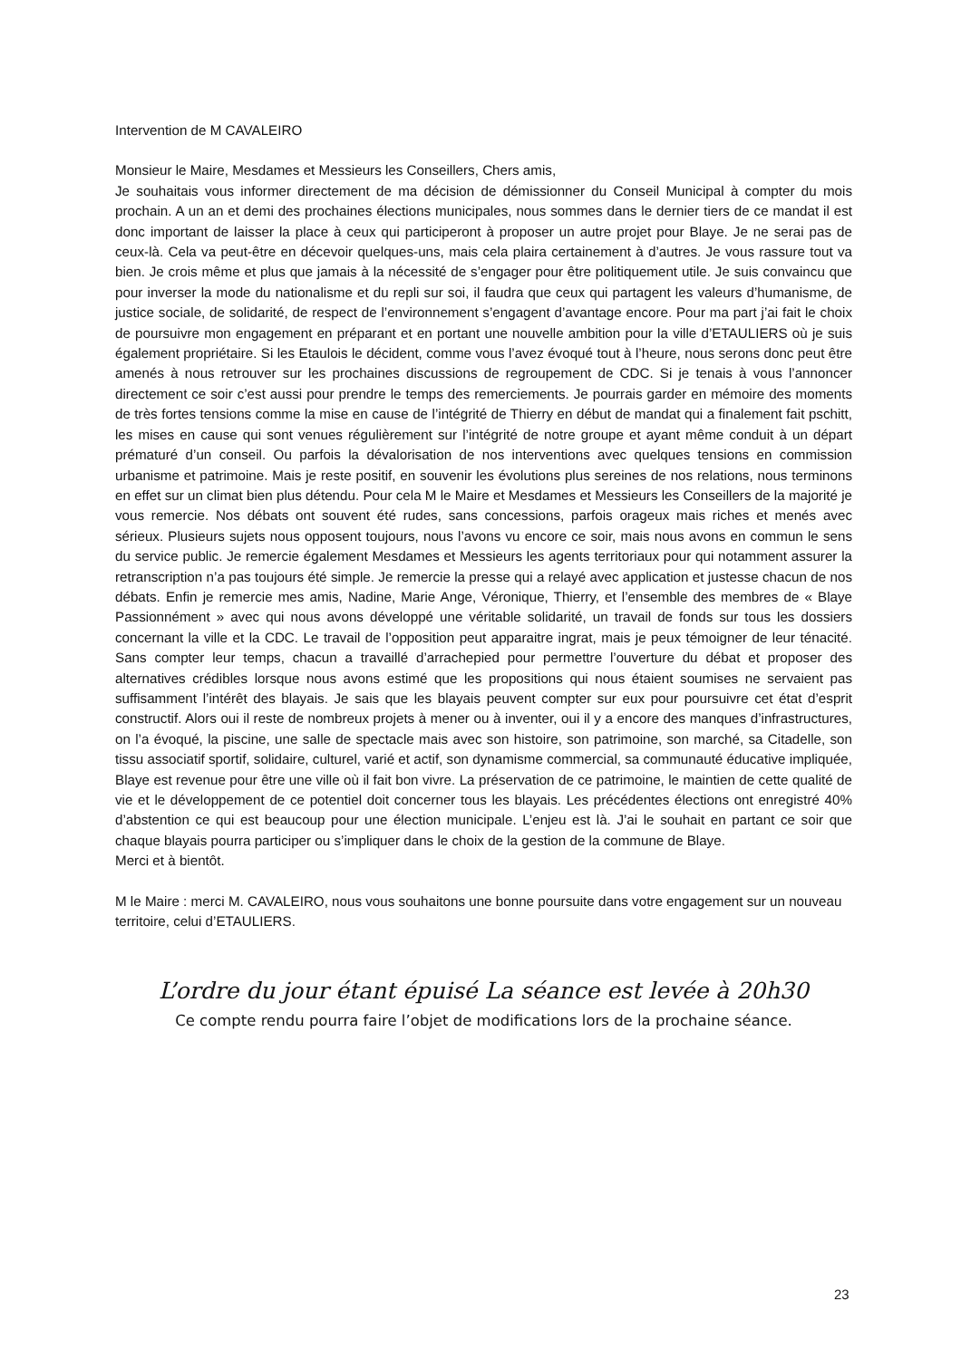Intervention de M CAVALEIRO
Monsieur le Maire, Mesdames et Messieurs les Conseillers, Chers amis,
Je souhaitais vous informer directement de ma décision de démissionner du Conseil Municipal à compter du mois prochain. A un an et demi des prochaines élections municipales, nous sommes dans le dernier tiers de ce mandat il est donc important de laisser la place à ceux qui participeront à proposer un autre projet pour Blaye. Je ne serai pas de ceux-là. Cela va peut-être en décevoir quelques-uns, mais cela plaira certainement à d’autres. Je vous rassure tout va bien. Je crois même et plus que jamais à la nécessité de s’engager pour être politiquement utile. Je suis convaincu que pour inverser la mode du nationalisme et du repli sur soi, il faudra que ceux qui partagent les valeurs d’humanisme, de justice sociale, de solidarité, de respect de l’environnement s’engagent d’avantage encore. Pour ma part j’ai fait le choix de poursuivre mon engagement en préparant et en portant une nouvelle ambition pour la ville d’ETAULIERS où je suis également propriétaire. Si les Etaulois le décident, comme vous l’avez évoqué tout à l’heure, nous serons donc peut être amenés à nous retrouver sur les prochaines discussions de regroupement de CDC. Si je tenais à vous l’annoncer directement ce soir c’est aussi pour prendre le temps des remerciements. Je pourrais garder en mémoire des moments de très fortes tensions comme la mise en cause de l’intégrité de Thierry en début de mandat qui a finalement fait pschitt, les mises en cause qui sont venues régulièrement sur l’intégrité de notre groupe et ayant même conduit à un départ prématuré d’un conseil. Ou parfois la dévalorisation de nos interventions avec quelques tensions en commission urbanisme et patrimoine. Mais je reste positif, en souvenir les évolutions plus sereines de nos relations, nous terminons en effet sur un climat bien plus détendu. Pour cela M le Maire et Mesdames et Messieurs les Conseillers de la majorité je vous remercie. Nos débats ont souvent été rudes, sans concessions, parfois orageux mais riches et menés avec sérieux. Plusieurs sujets nous opposent toujours, nous l’avons vu encore ce soir, mais nous avons en commun le sens du service public. Je remercie également Mesdames et Messieurs les agents territoriaux pour qui notamment assurer la retranscription n’a pas toujours été simple. Je remercie la presse qui a relayé avec application et justesse chacun de nos débats. Enfin je remercie mes amis, Nadine, Marie Ange, Véronique, Thierry, et l’ensemble des membres de « Blaye Passionnément » avec qui nous avons développé une véritable solidarité, un travail de fonds sur tous les dossiers concernant la ville et la CDC. Le travail de l’opposition peut apparaitre ingrat, mais je peux témoigner de leur ténacité. Sans compter leur temps, chacun a travaillé d’arrachepied pour permettre l’ouverture du débat et proposer des alternatives crédibles lorsque nous avons estimé que les propositions qui nous étaient soumises ne servaient pas suffisamment l’intérêt des blayais. Je sais que les blayais peuvent compter sur eux pour poursuivre cet état d’esprit constructif. Alors oui il reste de nombreux projets à mener ou à inventer, oui il y a encore des manques d’infrastructures, on l’a évoqué, la piscine, une salle de spectacle mais avec son histoire, son patrimoine, son marché, sa Citadelle, son tissu associatif sportif, solidaire, culturel, varié et actif, son dynamisme commercial, sa communauté éducative impliquée, Blaye est revenue pour être une ville où il fait bon vivre. La préservation de ce patrimoine, le maintien de cette qualité de vie et le développement de ce potentiel doit concerner tous les blayais. Les précédentes élections ont enregistré 40% d’abstention ce qui est beaucoup pour une élection municipale. L’enjeu est là. J’ai le souhait en partant ce soir que chaque blayais pourra participer ou s’impliquer dans le choix de la gestion de la commune de Blaye.
Merci et à bientôt.
M le Maire : merci M. CAVALEIRO, nous vous souhaitons une bonne poursuite dans votre engagement sur un nouveau territoire, celui d’ETAULIERS.
L’ordre du jour étant épuisé La séance est levée à 20h30
Ce compte rendu pourra faire l’objet de modifications lors de la prochaine séance.
23